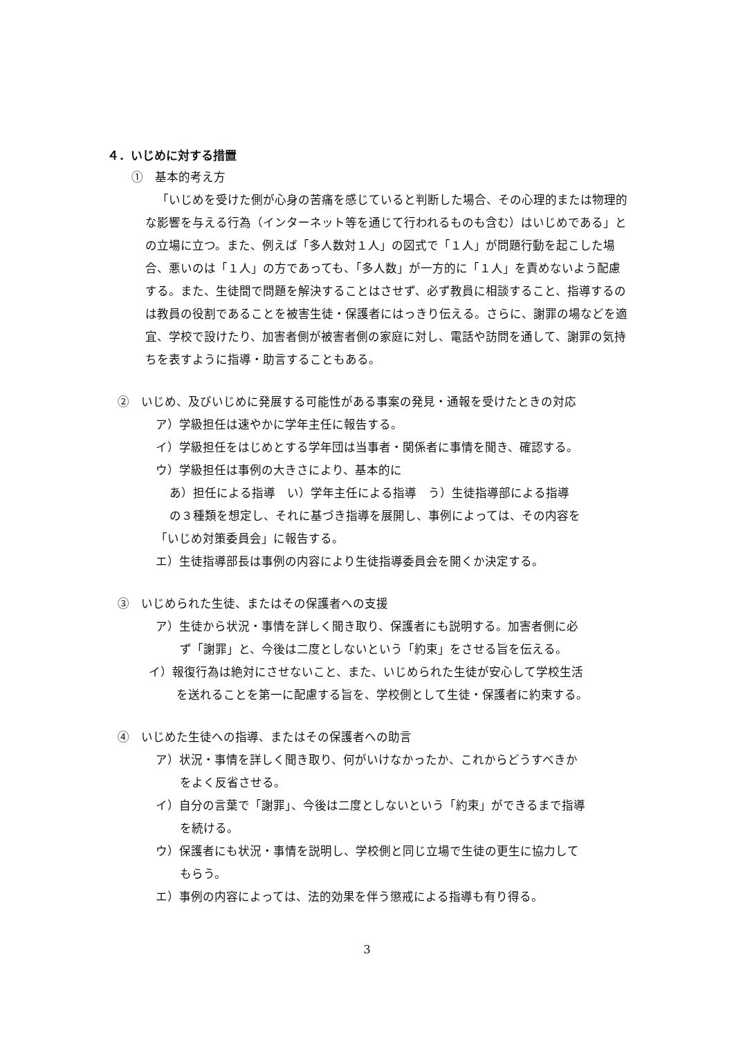４．いじめに対する措置
①　基本的考え方
「いじめを受けた側が心身の苦痛を感じていると判断した場合、その心理的または物理的な影響を与える行為（インターネット等を通じて行われるものも含む）はいじめである」との立場に立つ。また、例えば「多人数対１人」の図式で「１人」が問題行動を起こした場合、悪いのは「１人」の方であっても、「多人数」が一方的に「１人」を責めないよう配慮する。また、生徒間で問題を解決することはさせず、必ず教員に相談すること、指導するのは教員の役割であることを被害生徒・保護者にはっきり伝える。さらに、謝罪の場などを適宜、学校で設けたり、加害者側が被害者側の家庭に対し、電話や訪問を通して、謝罪の気持ちを表すように指導・助言することもある。
②　いじめ、及びいじめに発展する可能性がある事案の発見・通報を受けたときの対応
ア）学級担任は速やかに学年主任に報告する。
イ）学級担任をはじめとする学年団は当事者・関係者に事情を聞き、確認する。
ウ）学級担任は事例の大きさにより、基本的に
あ）担任による指導　い）学年主任による指導　う）生徒指導部による指導
の３種類を想定し、それに基づき指導を展開し、事例によっては、その内容を
「いじめ対策委員会」に報告する。
エ）生徒指導部長は事例の内容により生徒指導委員会を開くか決定する。
③　いじめられた生徒、またはその保護者への支援
ア）生徒から状況・事情を詳しく聞き取り、保護者にも説明する。加害者側に必
ず「謝罪」と、今後は二度としないという「約束」をさせる旨を伝える。
イ）報復行為は絶対にさせないこと、また、いじめられた生徒が安心して学校生活
を送れることを第一に配慮する旨を、学校側として生徒・保護者に約束する。
④　いじめた生徒への指導、またはその保護者への助言
ア）状況・事情を詳しく聞き取り、何がいけなかったか、これからどうすべきか
をよく反省させる。
イ）自分の言葉で「謝罪」、今後は二度としないという「約束」ができるまで指導
を続ける。
ウ）保護者にも状況・事情を説明し、学校側と同じ立場で生徒の更生に協力して
もらう。
エ）事例の内容によっては、法的効果を伴う懲戒による指導も有り得る。
3